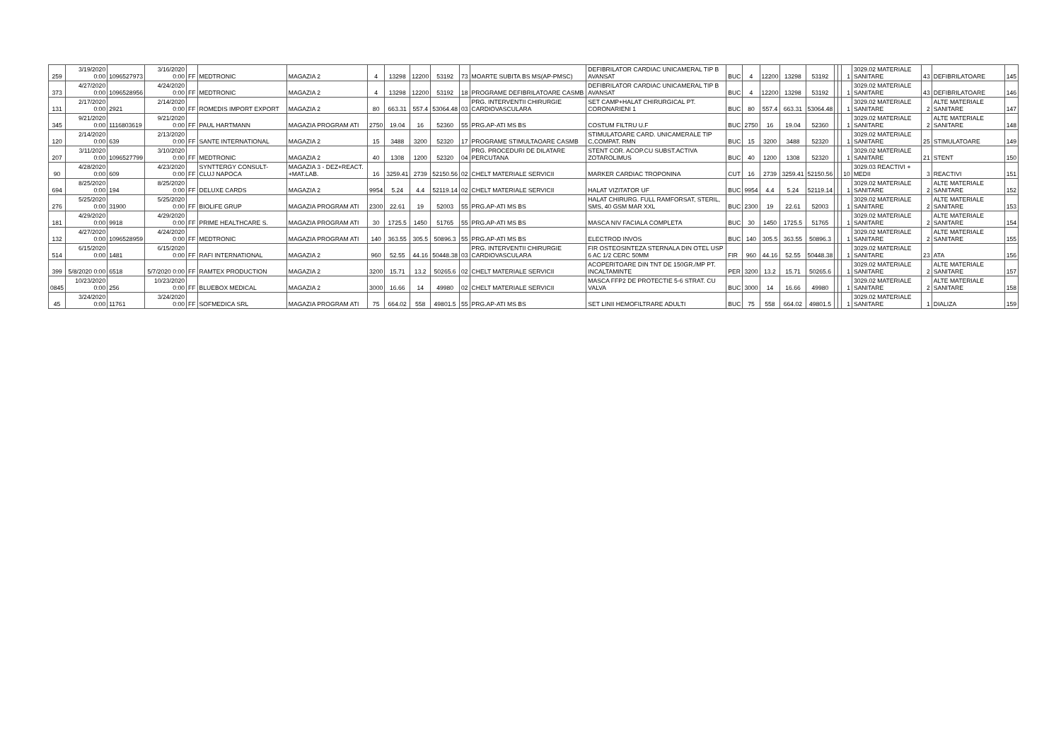| 259 | 3/19/2020 0:00 | 1096527973 | 3/16/2020 0:00 | FF | MEDTRONIC | MAGAZIA 2 | 4 | 13298 | 12200 | 53192 | 73 | MOARTE SUBITA BS MS(AP-PMSC) | DEFIBRILATOR CARDIAC UNICAMERAL TIP B AVANSAT | BUC | 4 | 12200 | 13298 | 53192 | | | 1 | 3029.02 MATERIALE SANITARE | 43 | DEFIBRILATOARE | 145 |
| 373 | 4/27/2020 0:00 | 1096528956 | 4/24/2020 0:00 | FF | MEDTRONIC | MAGAZIA 2 | 4 | 13298 | 12200 | 53192 | 18 | PROGRAME DEFIBRILATOARE CASMB | DEFIBRILATOR CARDIAC UNICAMERAL TIP B AVANSAT | BUC | 4 | 12200 | 13298 | 53192 | | | 1 | 3029.02 MATERIALE SANITARE | 43 | DEFIBRILATOARE | 146 |
| 131 | 2/17/2020 0:00 | 2921 | 2/14/2020 0:00 | FF | ROMEDIS IMPORT EXPORT | MAGAZIA 2 | 80 | 663.31 | 557.4 | 53064.48 | 03 | PRG. INTERVENTII CHIRURGIE CARDIOVASCULARA | SET CAMP+HALAT CHIRURGICAL PT. CORONARIENI 1 | BUC | 80 | 557.4 | 663.31 | 53064.48 | | | 1 | 3029.02 MATERIALE SANITARE | 2 | ALTE MATERIALE SANITARE | 147 |
| 345 | 9/21/2020 0:00 | 1116803619 | 9/21/2020 0:00 | FF | PAUL HARTMANN | MAGAZIA PROGRAM ATI | 2750 | 19.04 | 16 | 52360 | 55 | PRG.AP-ATI MS BS | COSTUM FILTRU U.F | BUC | 2750 | 16 | 19.04 | 52360 | | | 1 | 3029.02 MATERIALE SANITARE | 2 | ALTE MATERIALE SANITARE | 148 |
| 120 | 2/14/2020 0:00 | 639 | 2/13/2020 0:00 | FF | SANTE INTERNATIONAL | MAGAZIA 2 | 15 | 3488 | 3200 | 52320 | 17 | PROGRAME STIMULTAOARE CASMB | STIMULATOARE CARD. UNICAMERALE TIP C,COMPAT. RMN | BUC | 15 | 3200 | 3488 | 52320 | | | 1 | 3029.02 MATERIALE SANITARE | 25 | STIMULATOARE | 149 |
| 207 | 3/11/2020 0:00 | 1096527799 | 3/10/2020 0:00 | FF | MEDTRONIC | MAGAZIA 2 | 40 | 1308 | 1200 | 52320 | 04 | PRG. PROCEDURI DE DILATARE PERCUTANA | STENT COR. ACOP.CU SUBST.ACTIVA ZOTAROLIMUS | BUC | 40 | 1200 | 1308 | 52320 | | | 1 | 3029.02 MATERIALE SANITARE | 21 | STENT | 150 |
| 90 | 4/28/2020 0:00 | 609 | 4/23/2020 0:00 | FF | SYNTTERGY CONSULT- CLUJ NAPOCA | MAGAZIA 3 - DEZ+REACT. +MAT.LAB. | 16 | 3259.41 | 2739 | 52150.56 | 02 | CHELT MATERIALE SERVICII | MARKER CARDIAC TROPONINA | CUT | 16 | 2739 | 3259.41 | 52150.56 | | | 10 | 3029.03 REACTIVI + MEDII | 3 | REACTIVI | 151 |
| 694 | 8/25/2020 0:00 | 194 | 8/25/2020 0:00 | FF | DELUXE CARDS | MAGAZIA 2 | 9954 | 5.24 | 4.4 | 52119.14 | 02 | CHELT MATERIALE SERVICII | HALAT VIZITATOR UF | BUC | 9954 | 4.4 | 5.24 | 52119.14 | | | 1 | 3029.02 MATERIALE SANITARE | 2 | ALTE MATERIALE SANITARE | 152 |
| 276 | 5/25/2020 0:00 | 31900 | 5/25/2020 0:00 | FF | BIOLIFE GRUP | MAGAZIA PROGRAM ATI | 2300 | 22.61 | 19 | 52003 | 55 | PRG.AP-ATI MS BS | HALAT CHIRURG. FULL RAMFORSAT, STERIL, SMS, 40 GSM MAR XXL | BUC | 2300 | 19 | 22.61 | 52003 | | | 1 | 3029.02 MATERIALE SANITARE | 2 | ALTE MATERIALE SANITARE | 153 |
| 181 | 4/29/2020 0:00 | 9918 | 4/29/2020 0:00 | FF | PRIME HEALTHCARE S. | MAGAZIA PROGRAM ATI | 30 | 1725.5 | 1450 | 51765 | 55 | PRG.AP-ATI MS BS | MASCA NIV FACIALA COMPLETA | BUC | 30 | 1450 | 1725.5 | 51765 | | | 1 | 3029.02 MATERIALE SANITARE | 2 | ALTE MATERIALE SANITARE | 154 |
| 132 | 4/27/2020 0:00 | 1096528959 | 4/24/2020 0:00 | FF | MEDTRONIC | MAGAZIA PROGRAM ATI | 140 | 363.55 | 305.5 | 50896.3 | 55 | PRG.AP-ATI MS BS | ELECTROD INVOS | BUC | 140 | 305.5 | 363.55 | 50896.3 | | | 1 | 3029.02 MATERIALE SANITARE | 2 | ALTE MATERIALE SANITARE | 155 |
| 514 | 6/15/2020 0:00 | 1481 | 6/15/2020 0:00 | FF | RAFI INTERNATIONAL | MAGAZIA 2 | 960 | 52.55 | 44.16 | 50448.38 | 03 | PRG. INTERVENTII CHIRURGIE CARDIOVASCULARA | FIR OSTEOSINTEZA STERNALA DIN OTEL USP 6 AC 1/2 CERC 50MM | FIR | 960 | 44.16 | 52.55 | 50448.38 | | | 1 | 3029.02 MATERIALE SANITARE | 23 | ATA | 156 |
| 399 | 5/8/2020 0:00 | 6518 | 5/7/2020 0:00 | FF | RAMTEX PRODUCTION | MAGAZIA 2 | 3200 | 15.71 | 13.2 | 50265.6 | 02 | CHELT MATERIALE SERVICII | ACOPERITOARE DIN TNT DE 150GR./MP PT. INCALTAMINTE | PER | 3200 | 13.2 | 15.71 | 50265.6 | | | 1 | 3029.02 MATERIALE SANITARE | 2 | ALTE MATERIALE SANITARE | 157 |
| 0845 | 10/23/2020 0:00 | 256 | 10/23/2020 0:00 | FF | BLUEBOX MEDICAL | MAGAZIA 2 | 3000 | 16.66 | 14 | 49980 | 02 | CHELT MATERIALE SERVICII | MASCA FFP2 DE PROTECTIE 5-6 STRAT. CU VALVA | BUC | 3000 | 14 | 16.66 | 49980 | | | 1 | 3029.02 MATERIALE SANITARE | 2 | ALTE MATERIALE SANITARE | 158 |
| 45 | 3/24/2020 0:00 | 11761 | 3/24/2020 0:00 | FF | SOFMEDICA SRL | MAGAZIA PROGRAM ATI | 75 | 664.02 | 558 | 49801.5 | 55 | PRG.AP-ATI MS BS | SET LINII HEMOFILTRARE ADULTI | BUC | 75 | 558 | 664.02 | 49801.5 | | | 1 | 3029.02 MATERIALE SANITARE | 1 | DIALIZA | 159 |